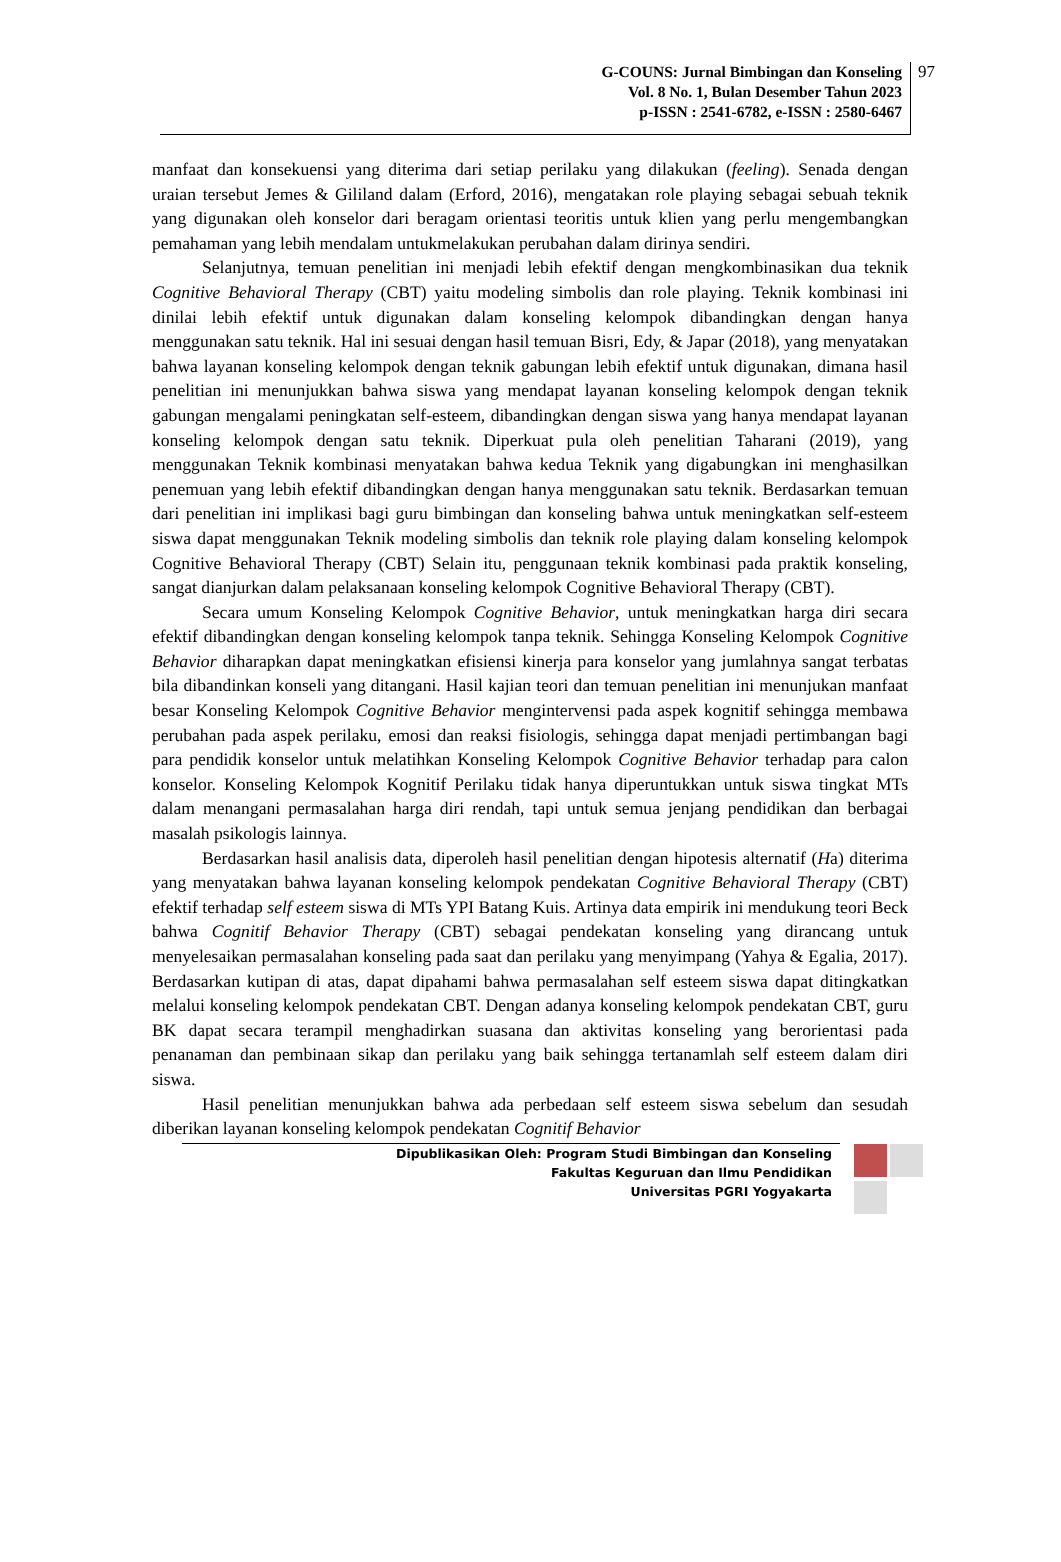G-COUNS: Jurnal Bimbingan dan Konseling
Vol. 8 No. 1, Bulan Desember Tahun 2023
p-ISSN : 2541-6782, e-ISSN : 2580-6467
97
manfaat dan konsekuensi yang diterima dari setiap perilaku yang dilakukan (feeling). Senada dengan uraian tersebut Jemes & Gililand dalam (Erford, 2016), mengatakan role playing sebagai sebuah teknik yang digunakan oleh konselor dari beragam orientasi teoritis untuk klien yang perlu mengembangkan pemahaman yang lebih mendalam untukmelakukan perubahan dalam dirinya sendiri.
Selanjutnya, temuan penelitian ini menjadi lebih efektif dengan mengkombinasikan dua teknik Cognitive Behavioral Therapy (CBT) yaitu modeling simbolis dan role playing. Teknik kombinasi ini dinilai lebih efektif untuk digunakan dalam konseling kelompok dibandingkan dengan hanya menggunakan satu teknik. Hal ini sesuai dengan hasil temuan Bisri, Edy, & Japar (2018), yang menyatakan bahwa layanan konseling kelompok dengan teknik gabungan lebih efektif untuk digunakan, dimana hasil penelitian ini menunjukkan bahwa siswa yang mendapat layanan konseling kelompok dengan teknik gabungan mengalami peningkatan self-esteem, dibandingkan dengan siswa yang hanya mendapat layanan konseling kelompok dengan satu teknik. Diperkuat pula oleh penelitian Taharani (2019), yang menggunakan Teknik kombinasi menyatakan bahwa kedua Teknik yang digabungkan ini menghasilkan penemuan yang lebih efektif dibandingkan dengan hanya menggunakan satu teknik. Berdasarkan temuan dari penelitian ini implikasi bagi guru bimbingan dan konseling bahwa untuk meningkatkan self-esteem siswa dapat menggunakan Teknik modeling simbolis dan teknik role playing dalam konseling kelompok Cognitive Behavioral Therapy (CBT) Selain itu, penggunaan teknik kombinasi pada praktik konseling, sangat dianjurkan dalam pelaksanaan konseling kelompok Cognitive Behavioral Therapy (CBT).
Secara umum Konseling Kelompok Cognitive Behavior, untuk meningkatkan harga diri secara efektif dibandingkan dengan konseling kelompok tanpa teknik. Sehingga Konseling Kelompok Cognitive Behavior diharapkan dapat meningkatkan efisiensi kinerja para konselor yang jumlahnya sangat terbatas bila dibandinkan konseli yang ditangani. Hasil kajian teori dan temuan penelitian ini menunjukan manfaat besar Konseling Kelompok Cognitive Behavior mengintervensi pada aspek kognitif sehingga membawa perubahan pada aspek perilaku, emosi dan reaksi fisiologis, sehingga dapat menjadi pertimbangan bagi para pendidik konselor untuk melatihkan Konseling Kelompok Cognitive Behavior terhadap para calon konselor. Konseling Kelompok Kognitif Perilaku tidak hanya diperuntukkan untuk siswa tingkat MTs dalam menangani permasalahan harga diri rendah, tapi untuk semua jenjang pendidikan dan berbagai masalah psikologis lainnya.
Berdasarkan hasil analisis data, diperoleh hasil penelitian dengan hipotesis alternatif (Ha) diterima yang menyatakan bahwa layanan konseling kelompok pendekatan Cognitive Behavioral Therapy (CBT) efektif terhadap self esteem siswa di MTs YPI Batang Kuis. Artinya data empirik ini mendukung teori Beck bahwa Cognitif Behavior Therapy (CBT) sebagai pendekatan konseling yang dirancang untuk menyelesaikan permasalahan konseling pada saat dan perilaku yang menyimpang (Yahya & Egalia, 2017). Berdasarkan kutipan di atas, dapat dipahami bahwa permasalahan self esteem siswa dapat ditingkatkan melalui konseling kelompok pendekatan CBT. Dengan adanya konseling kelompok pendekatan CBT, guru BK dapat secara terampil menghadirkan suasana dan aktivitas konseling yang berorientasi pada penanaman dan pembinaan sikap dan perilaku yang baik sehingga tertanamlah self esteem dalam diri siswa.
Hasil penelitian menunjukkan bahwa ada perbedaan self esteem siswa sebelum dan sesudah diberikan layanan konseling kelompok pendekatan Cognitif Behavior
Dipublikasikan Oleh: Program Studi Bimbingan dan Konseling
Fakultas Keguruan dan Ilmu Pendidikan
Universitas PGRI Yogyakarta